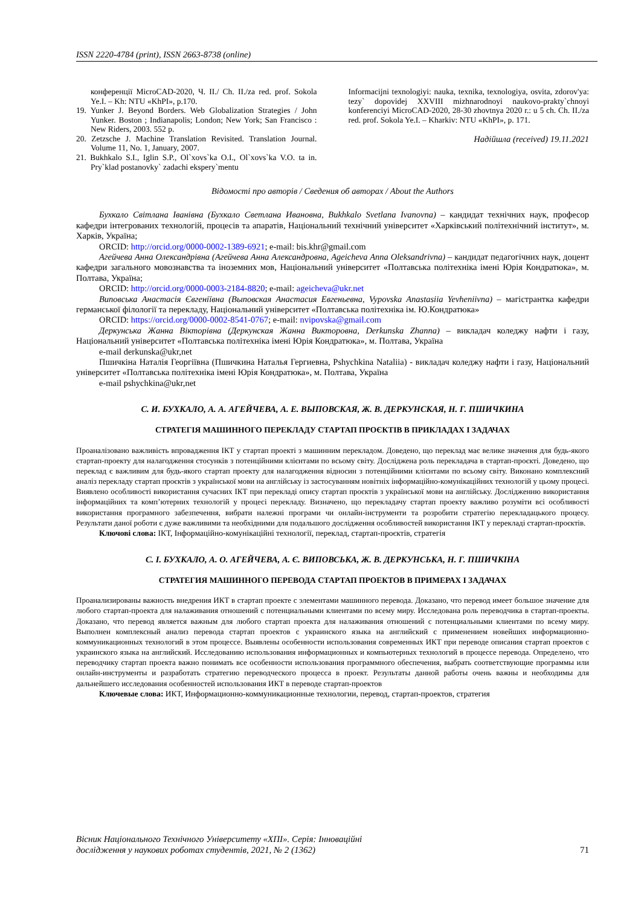ISSN 2220-4784 (print), ISSN 2663-8738 (online)
конференції MicroCAD-2020, Ч. ІІ./ Ch. II./za red. prof. Sokola Ye.I. – Kh: NTU «KhPI», p.170.
19. Yunker J. Beyond Borders. Web Globalization Strategies / John Yunker. Boston ; Indianapolis; London; New York; San Francisco : New Riders, 2003. 552 p.
20. Zetzsche J. Machine Translation Revisited. Translation Journal. Volume 11, No. 1, January, 2007.
21. Bukhkalo S.I., Iglin S.P., Ol`xovs`ka O.I., Ol`xovs`ka V.O. ta in. Pry`klad postanovky` zadachi ekspery`mentu
Informacijni texnologiyi: nauka, texnika, texnologiya, osvita, zdorov'ya: tezy` dopovidej XXVIII mizhnarodnoyi naukovo-prakty`chnoyi konferenciyi MicroCAD-2020, 28-30 zhovtnya 2020 r.: u 5 ch. Ch. II./za red. prof. Sokola Ye.I. – Kharkiv: NTU «KhPI», p. 171.
Надійшла (received) 19.11.2021
Відомості про авторів / Сведения об авторах / About the Authors
Бухкало Світлана Іванівна (Бухкало Светлана Ивановна, Bukhkalo Svetlana Ivanovna) – кандидат технічних наук, професор кафедри інтегрованих технологій, процесів та апаратів, Національний технічний університет «Харківський політехнічний інститут», м. Харків, Україна;
ORCID: http://orcid.org/0000-0002-1389-6921; e-mail: bis.khr@gmail.com
Агейчева Анна Олександрівна (Агейчева Анна Александровна, Ageicheva Anna Oleksandrivna) – кандидат педагогічних наук, доцент кафедри загального мовознавства та іноземних мов, Національний університет «Полтавська політехніка імені Юрія Кондратюка», м. Полтава, Україна;
ORCID: http://orcid.org/0000-0003-2184-8820; e-mail: ageicheva@ukr.net
Виповська Анастасія Євгеніївна (Выповская Анастасия Евгеньевна, Vypovska Anastasiia Yevheniivna) – магістрантка кафедри германської філології та перекладу, Національний університет «Полтавська політехніка ім. Ю.Кондратюка»
ORCID: https://orcid.org/0000-0002-8541-0767; e-mail: nvipovska@gmail.com
Деркунська Жанна Вікторівна (Деркунская Жанна Викторовна, Derkunska Zhanna) – викладач коледжу нафти і газу, Національний університет «Полтавська політехніка імені Юрія Кондратюка», м. Полтава, Україна
e-mail derkunska@ukr,net
Пшичкіна Наталія Георгіївна (Пшичкина Наталья Гергиевна, Pshychkina Nataliia) - викладач коледжу нафти і газу, Національний університет «Полтавська політехніка імені Юрія Кондратюка», м. Полтава, Україна
e-mail pshychkina@ukr,net
С. И. БУХКАЛО, А. А. АГЕЙЧЕВА, А. Е. ВЫПОВСКАЯ, Ж. В. ДЕРКУНСКАЯ, Н. Г. ПШИЧКИНА
СТРАТЕГІЯ МАШИННОГО ПЕРЕКЛАДУ СТАРТАП ПРОЄКТІВ В ПРИКЛАДАХ І ЗАДАЧАХ
Проаналізовано важливість впровадження ІКТ у стартап проекті з машинним перекладом. Доведено, що переклад має велике значення для будь-якого стартап-проекту для налагодження стосунків з потенційними клієнтами по всьому світу. Досліджена роль перекладача в стартап-проєкті. Доведено, що переклад є важливим для будь-якого стартап проекту для налагодження відносин з потенційними клієнтами по всьому світу. Виконано комплексний аналіз перекладу стартап проєктів з української мови на англійську із застосуванням новітніх інформаційно-комунікаційних технологій у цьому процесі. Виявлено особливості використання сучасних ІКТ при перекладі опису стартап проєктів з української мови на англійську. Дослідженню використання інформаційних та комп’ютерних технологій у процесі перекладу. Визначено, що перекладачу стартап проекту важливо розуміти всі особливості використання програмного забезпечення, вибрати належні програми чи онлайн-інструменти та розробити стратегію перекладацького процесу. Результати даної роботи є дуже важливими та необхідними для подальшого дослідження особливостей використання ІКТ у перекладі стартап-проєктів.
Ключові слова: ІКТ, Інформаційно-комунікаційні технології, переклад, стартап-проєктів, стратегія
С. І. БУХКАЛО, А. О. АГЕЙЧЕВА, А. Є. ВИПОВСЬКА, Ж. В. ДЕРКУНСЬКА, Н. Г. ПШИЧКІНА
СТРАТЕГИЯ МАШИННОГО ПЕРЕВОДА СТАРТАП ПРОЕКТОВ В ПРИМЕРАХ І ЗАДАЧАХ
Проанализированы важность внедрения ИКТ в стартап проекте с элементами машинного перевода. Доказано, что перевод имеет большое значение для любого стартап-проекта для налаживания отношений с потенциальными клиентами по всему миру. Исследована роль переводчика в стартап-проекты. Доказано, что перевод является важным для любого стартап проекта для налаживания отношений с потенциальными клиентами по всему миру. Выполнен комплексный анализ перевода стартап проектов с украинского языка на английский с применением новейших информационно-коммуникационных технологий в этом процессе. Выявлены особенности использования современных ИКТ при переводе описания стартап проектов с украинского языка на английский. Исследованию использования информационных и компьютерных технологий в процессе перевода. Определено, что переводчику стартап проекта важно понимать все особенности использования программного обеспечения, выбрать соответствующие программы или онлайн-инструменты и разработать стратегию переводческого процесса в проект. Результаты данной работы очень важны и необходимы для дальнейшего исследования особенностей использования ИКТ в переводе стартап-проектов
Ключевые слова: ИКТ, Информационно-коммуникационные технологии, перевод, стартап-проектов, стратегия
Вісник Національного Технічного Університету «ХПІ». Серія: Інноваційні
дослідження у наукових роботах студентів, 2021, № 2 (1362) 71